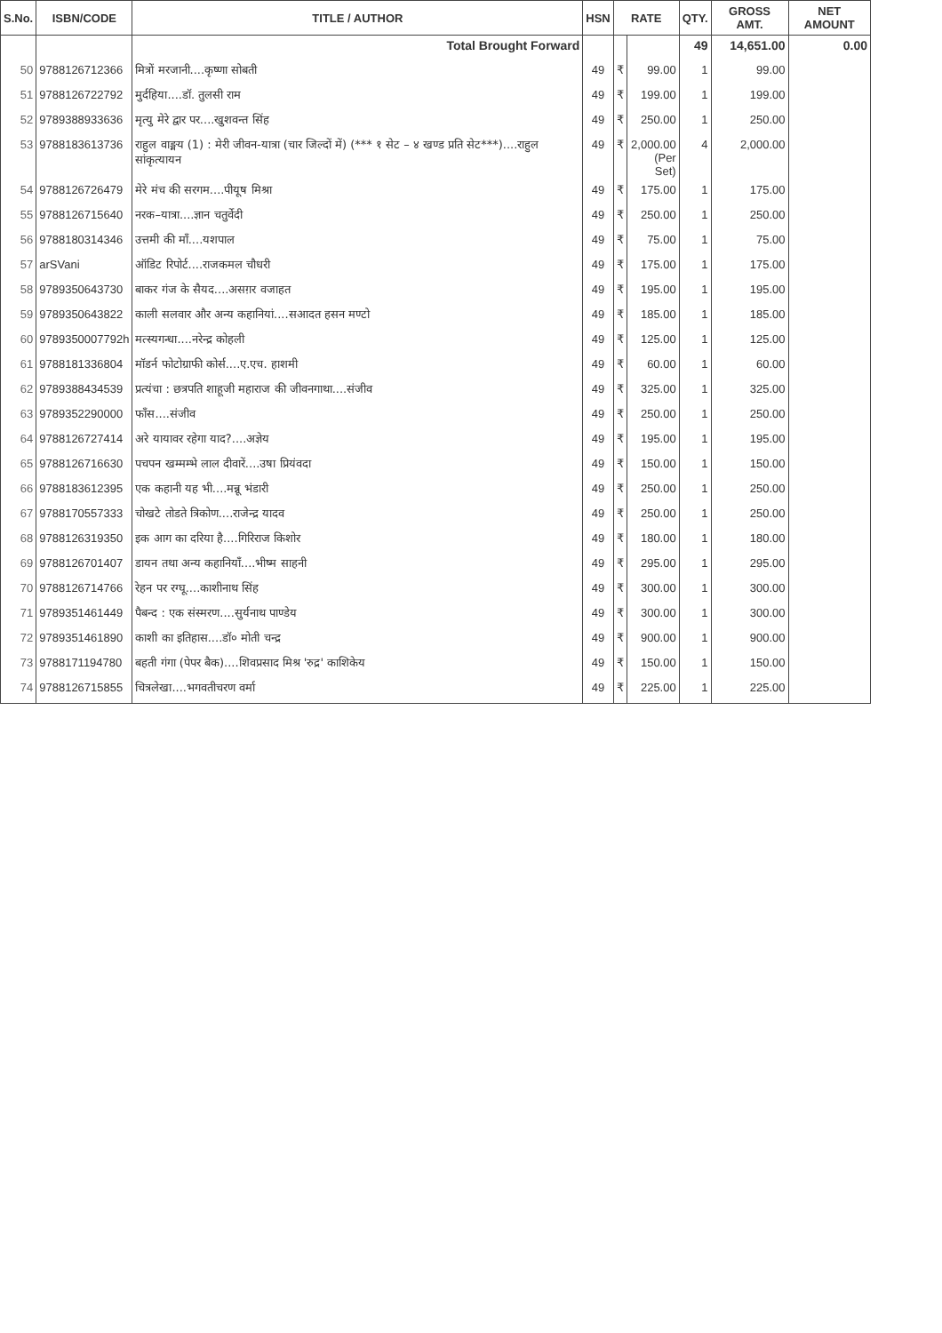| S.No. | ISBN/CODE | TITLE / AUTHOR | HSN | RATE | | QTY. | GROSS AMT. | NET AMOUNT |
| --- | --- | --- | --- | --- | --- | --- | --- | --- |
| | | Total Brought Forward | | | | 49 | 14,651.00 | 0.00 |
| 50 | 9788126712366 | मित्रों मरजानी....कृष्णा सोबती | 49 | ₹ | 99.00 | 1 | 99.00 | |
| 51 | 9788126722792 | मुर्दहिया....डॉ. तुलसी राम | 49 | ₹ | 199.00 | 1 | 199.00 | |
| 52 | 9789388933636 | मृत्यु मेरे द्वार पर....खुशवन्त सिंह | 49 | ₹ | 250.00 | 1 | 250.00 | |
| 53 | 9788183613736 | राहुल वाङ्मय (1) : मेरी जीवन-यात्रा (चार जिल्दों में) (*** १ सेट – ४ खण्ड प्रति सेट***)....राहुल सांकृत्यायन | 49 | ₹ | 2,000.00 (Per Set) | 4 | 2,000.00 | |
| 54 | 9788126726479 | मेरे मंच की सरगम....पीयूष मिश्रा | 49 | ₹ | 175.00 | 1 | 175.00 | |
| 55 | 9788126715640 | नरक–यात्रा....ज्ञान चतुर्वेदी | 49 | ₹ | 250.00 | 1 | 250.00 | |
| 56 | 9788180314346 | उत्तमी की माँ....यशपाल | 49 | ₹ | 75.00 | 1 | 75.00 | |
| 57 | arSVani | ऑडिट रिपोर्ट....राजकमल चौधरी | 49 | ₹ | 175.00 | 1 | 175.00 | |
| 58 | 9789350643730 | बाकर गंज के सैयद....असग़र वजाहत | 49 | ₹ | 195.00 | 1 | 195.00 | |
| 59 | 9789350643822 | काली सलवार और अन्य कहानियां....सआदत हसन मण्टो | 49 | ₹ | 185.00 | 1 | 185.00 | |
| 60 | 9789350007792h | मत्स्यगन्धा....नरेन्द्र कोहली | 49 | ₹ | 125.00 | 1 | 125.00 | |
| 61 | 9788181336804 | मॉडर्न फोटोग्राफी कोर्स....ए.एच. हाशमी | 49 | ₹ | 60.00 | 1 | 60.00 | |
| 62 | 9789388434539 | प्रत्यंचा : छत्रपति शाहूजी महाराज की जीवनगाथा....संजीव | 49 | ₹ | 325.00 | 1 | 325.00 | |
| 63 | 9789352290000 | फाँस....संजीव | 49 | ₹ | 250.00 | 1 | 250.00 | |
| 64 | 9788126727414 | अरे यायावर रहेगा याद?....अज्ञेय | 49 | ₹ | 195.00 | 1 | 195.00 | |
| 65 | 9788126716630 | पचपन खम्मम्भे लाल दीवारें....उषा प्रियंवदा | 49 | ₹ | 150.00 | 1 | 150.00 | |
| 66 | 9788183612395 | एक कहानी यह भी....मन्नू भंडारी | 49 | ₹ | 250.00 | 1 | 250.00 | |
| 67 | 9788170557333 | चोखटे तोडते त्रिकोण....राजेन्द्र यादव | 49 | ₹ | 250.00 | 1 | 250.00 | |
| 68 | 9788126319350 | इक आग का दरिया है....गिरिराज किशोर | 49 | ₹ | 180.00 | 1 | 180.00 | |
| 69 | 9788126701407 | डायन तथा अन्य कहानियाँ....भीष्म साहनी | 49 | ₹ | 295.00 | 1 | 295.00 | |
| 70 | 9788126714766 | रेहन पर रग्घू....काशीनाथ सिंह | 49 | ₹ | 300.00 | 1 | 300.00 | |
| 71 | 9789351461449 | पैबन्द : एक संस्मरण....सुर्यनाथ पाण्डेय | 49 | ₹ | 300.00 | 1 | 300.00 | |
| 72 | 9789351461890 | काशी का इतिहास....डॉ० मोती चन्द्र | 49 | ₹ | 900.00 | 1 | 900.00 | |
| 73 | 9788171194780 | बहती गंगा (पेपर बैक)....शिवप्रसाद मिश्र 'रुद्र' काशिकेय | 49 | ₹ | 150.00 | 1 | 150.00 | |
| 74 | 9788126715855 | चित्रलेखा....भगवतीचरण वर्मा | 49 | ₹ | 225.00 | 1 | 225.00 | |